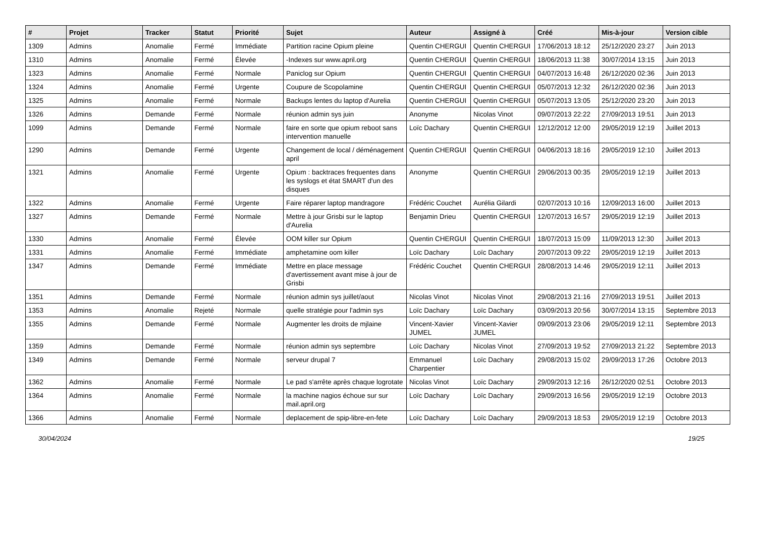| # | Projet | Tracker | Statut | Priorité | Sujet | Auteur | Assigné à | Créé | Mis-à-jour | Version cible |
| --- | --- | --- | --- | --- | --- | --- | --- | --- | --- | --- |
| 1309 | Admins | Anomalie | Fermé | Immédiate | Partition racine Opium pleine | Quentin CHERGUI | Quentin CHERGUI | 17/06/2013 18:12 | 25/12/2020 23:27 | Juin 2013 |
| 1310 | Admins | Anomalie | Fermé | Élevée | -Indexes sur www.april.org | Quentin CHERGUI | Quentin CHERGUI | 18/06/2013 11:38 | 30/07/2014 13:15 | Juin 2013 |
| 1323 | Admins | Anomalie | Fermé | Normale | Paniclog sur Opium | Quentin CHERGUI | Quentin CHERGUI | 04/07/2013 16:48 | 26/12/2020 02:36 | Juin 2013 |
| 1324 | Admins | Anomalie | Fermé | Urgente | Coupure de Scopolamine | Quentin CHERGUI | Quentin CHERGUI | 05/07/2013 12:32 | 26/12/2020 02:36 | Juin 2013 |
| 1325 | Admins | Anomalie | Fermé | Normale | Backups lentes du laptop d'Aurelia | Quentin CHERGUI | Quentin CHERGUI | 05/07/2013 13:05 | 25/12/2020 23:20 | Juin 2013 |
| 1326 | Admins | Demande | Fermé | Normale | réunion admin sys juin | Anonyme | Nicolas Vinot | 09/07/2013 22:22 | 27/09/2013 19:51 | Juin 2013 |
| 1099 | Admins | Demande | Fermé | Normale | faire en sorte que opium reboot sans intervention manuelle | Loïc Dachary | Quentin CHERGUI | 12/12/2012 12:00 | 29/05/2019 12:19 | Juillet 2013 |
| 1290 | Admins | Demande | Fermé | Urgente | Changement de local / déménagement april | Quentin CHERGUI | Quentin CHERGUI | 04/06/2013 18:16 | 29/05/2019 12:10 | Juillet 2013 |
| 1321 | Admins | Anomalie | Fermé | Urgente | Opium : backtraces frequentes dans les syslogs et état SMART d'un des disques | Anonyme | Quentin CHERGUI | 29/06/2013 00:35 | 29/05/2019 12:19 | Juillet 2013 |
| 1322 | Admins | Anomalie | Fermé | Urgente | Faire réparer laptop mandragore | Frédéric Couchet | Aurélia Gilardi | 02/07/2013 10:16 | 12/09/2013 16:00 | Juillet 2013 |
| 1327 | Admins | Demande | Fermé | Normale | Mettre à jour Grisbi sur le laptop d'Aurelia | Benjamin Drieu | Quentin CHERGUI | 12/07/2013 16:57 | 29/05/2019 12:19 | Juillet 2013 |
| 1330 | Admins | Anomalie | Fermé | Élevée | OOM killer sur Opium | Quentin CHERGUI | Quentin CHERGUI | 18/07/2013 15:09 | 11/09/2013 12:30 | Juillet 2013 |
| 1331 | Admins | Anomalie | Fermé | Immédiate | amphetamine oom killer | Loïc Dachary | Loïc Dachary | 20/07/2013 09:22 | 29/05/2019 12:19 | Juillet 2013 |
| 1347 | Admins | Demande | Fermé | Immédiate | Mettre en place message d'avertissement avant mise à jour de Grisbi | Frédéric Couchet | Quentin CHERGUI | 28/08/2013 14:46 | 29/05/2019 12:11 | Juillet 2013 |
| 1351 | Admins | Demande | Fermé | Normale | réunion admin sys juillet/aout | Nicolas Vinot | Nicolas Vinot | 29/08/2013 21:16 | 27/09/2013 19:51 | Juillet 2013 |
| 1353 | Admins | Anomalie | Rejeté | Normale | quelle stratégie pour l'admin sys | Loïc Dachary | Loïc Dachary | 03/09/2013 20:56 | 30/07/2014 13:15 | Septembre 2013 |
| 1355 | Admins | Demande | Fermé | Normale | Augmenter les droits de mjlaine | Vincent-Xavier JUMEL | Vincent-Xavier JUMEL | 09/09/2013 23:06 | 29/05/2019 12:11 | Septembre 2013 |
| 1359 | Admins | Demande | Fermé | Normale | réunion admin sys septembre | Loïc Dachary | Nicolas Vinot | 27/09/2013 19:52 | 27/09/2013 21:22 | Septembre 2013 |
| 1349 | Admins | Demande | Fermé | Normale | serveur drupal 7 | Emmanuel Charpentier | Loïc Dachary | 29/08/2013 15:02 | 29/09/2013 17:26 | Octobre 2013 |
| 1362 | Admins | Anomalie | Fermé | Normale | Le pad s'arrête après chaque logrotate | Nicolas Vinot | Loïc Dachary | 29/09/2013 12:16 | 26/12/2020 02:51 | Octobre 2013 |
| 1364 | Admins | Anomalie | Fermé | Normale | la machine nagios échoue sur sur mail.april.org | Loïc Dachary | Loïc Dachary | 29/09/2013 16:56 | 29/05/2019 12:19 | Octobre 2013 |
| 1366 | Admins | Anomalie | Fermé | Normale | deplacement de spip-libre-en-fete | Loïc Dachary | Loïc Dachary | 29/09/2013 18:53 | 29/05/2019 12:19 | Octobre 2013 |
30/04/2024 19/25